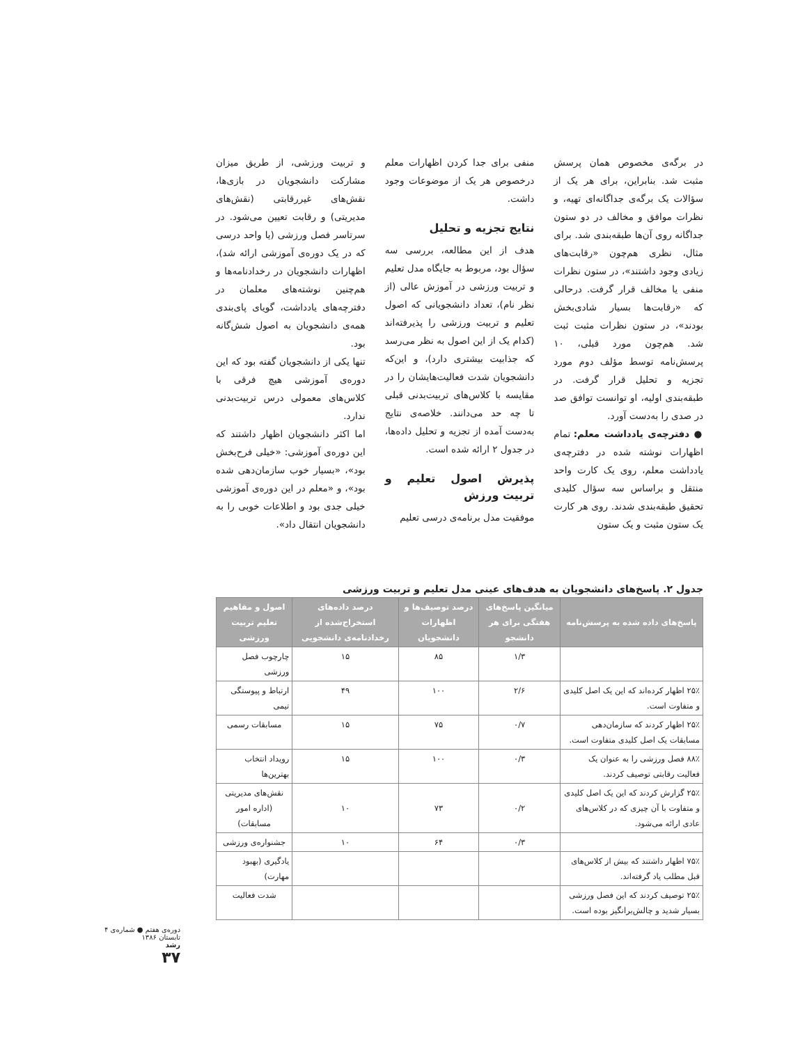در برگه‌ی مخصوص همان پرسش مثبت شد. بنابراین، برای هر یک از سؤالات یک برگه‌ی جداگانه‌ای تهیه، و نظرات موافق و مخالف در دو ستون جداگانه روی آن‌ها طبقه‌بندی شد. برای مثال، نظری هم‌چون «رقابت‌های زیادی وجود داشتند»، در ستون نظرات منفی یا مخالف قرار گرفت. درحالی که «رقابت‌ها بسیار شادی‌بخش بودند»، در ستون نظرات مثبت ثبت شد. هم‌چون مورد قبلی، ۱۰ پرسش‌نامه توسط مؤلف دوم مورد تجزیه و تحلیل قرار گرفت. در طبقه‌بندی اولیه، او توانست توافق صد در صدی را به‌دست آورد.
● دفترچه‌ی یادداشت معلم: تمام اظهارات نوشته شده در دفترچه‌ی یادداشت معلم، روی یک کارت واحد منتقل و براساس سه سؤال کلیدی تحقیق طبقه‌بندی شدند. روی هر کارت یک ستون مثبت و یک ستون
منفی برای جدا کردن اظهارات معلم درخصوص هر یک از موضوعات وجود داشت.
نتایج تجزیه و تحلیل
هدف از این مطالعه، بررسی سه سؤال بود، مربوط به جایگاه مدل تعلیم و تربیت ورزشی در آموزش عالی (از نظر نام)، تعداد دانشجویانی که اصول تعلیم و تربیت ورزشی را پذیرفته‌اند (کدام یک از این اصول به نظر می‌رسد که جذابیت بیشتری دارد)، و این‌که دانشجویان شدت فعالیت‌هایشان را در مقایسه با کلاس‌های تربیت‌بدنی قبلی تا چه حد می‌دانند. خلاصه‌ی نتایج به‌دست آمده از تجزیه و تحلیل داده‌ها، در جدول ۲ ارائه شده است.
پذیرش اصول تعلیم و تربیت ورزش
موفقیت مدل برنامه‌ی درسی تعلیم
و تربیت ورزشی، از طریق میزان مشارکت دانشجویان در بازی‌ها، نقش‌های غیررقابتی (نقش‌های مدیریتی) و رقابت تعیین می‌شود. در سرتاسر فصل ورزشی (یا واحد درسی که در یک دوره‌ی آموزشی ارائه شد)، اظهارات دانشجویان در رخدادنامه‌ها و هم‌چنین نوشته‌های معلمان در دفترچه‌های یادداشت، گویای پای‌بندی همه‌ی دانشجویان به اصول شش‌گانه بود.
تنها یکی از دانشجویان گفته بود که این دوره‌ی آموزشی هیچ فرقی با کلاس‌های معمولی درس تربیت‌بدنی ندارد.
اما اکثر دانشجویان اظهار داشتند که این دوره‌ی آموزشی: «خیلی فرح‌بخش بود»، «بسیار خوب سازمان‌دهی شده بود»، و «معلم در این دوره‌ی آموزشی خیلی جدی بود و اطلاعات خوبی را به دانشجویان انتقال داد».
جدول ۲. پاسخ‌های دانشجویان به هدف‌های عینی مدل تعلیم و تربیت ورزشی
| پاسخ‌های داده شده به پرسش‌نامه | میانگین پاسخ‌های هفتگی برای هر دانشجو | درصد توصیف‌ها و اظهارات دانشجویان | درصد داده‌های استخراج‌شده از رخدادنامه‌ی دانشجویی | اصول و مفاهیم تعلیم تربیت ورزشی |
| --- | --- | --- | --- | --- |
| | ۱/۳ | ۸۵ | ۱۵ | چارچوب فصل ورزشی |
| ۲۵٪ اظهار کرده‌اند که این یک اصل کلیدی و متفاوت است. | ۲/۶ | ۱۰۰ | ۴۹ | ارتباط و پیوستگی تیمی |
| ۲۵٪ اظهار کردند که سازمان‌دهی مسابقات یک اصل کلیدی متفاوت است. | ۰/۷ | ۷۵ | ۱۵ | مسابقات رسمی |
| ۸۸٪ فصل ورزشی را به عنوان یک فعالیت رقابتی توصیف کردند. | ۰/۳ | ۱۰۰ | ۱۵ | رویداد انتخاب بهترین‌ها |
| ۲۵٪ گزارش کردند که این یک اصل کلیدی و متفاوت با آن چیزی که در کلاس‌های عادی ارائه می‌شود. | ۰/۲ | ۷۳ | ۱۰ | نقش‌های مدیریتی (اداره امور مسابقات) |
| | ۰/۳ | ۶۴ | ۱۰ | جشنواره‌ی ورزشی |
| ۷۵٪ اظهار داشتند که بیش از کلاس‌های قبل مطلب یاد گرفته‌اند. | | | | یادگیری (بهبود مهارت) |
| ۲۵٪ توصیف کردند که این فصل ورزشی بسیار شدید و چالش‌برانگیز بوده است. | | | | شدت فعالیت |
دوره‌ی هفتم ● شماره‌ی ۴
تابستان ۱۳۸۶
رشد
۳۷